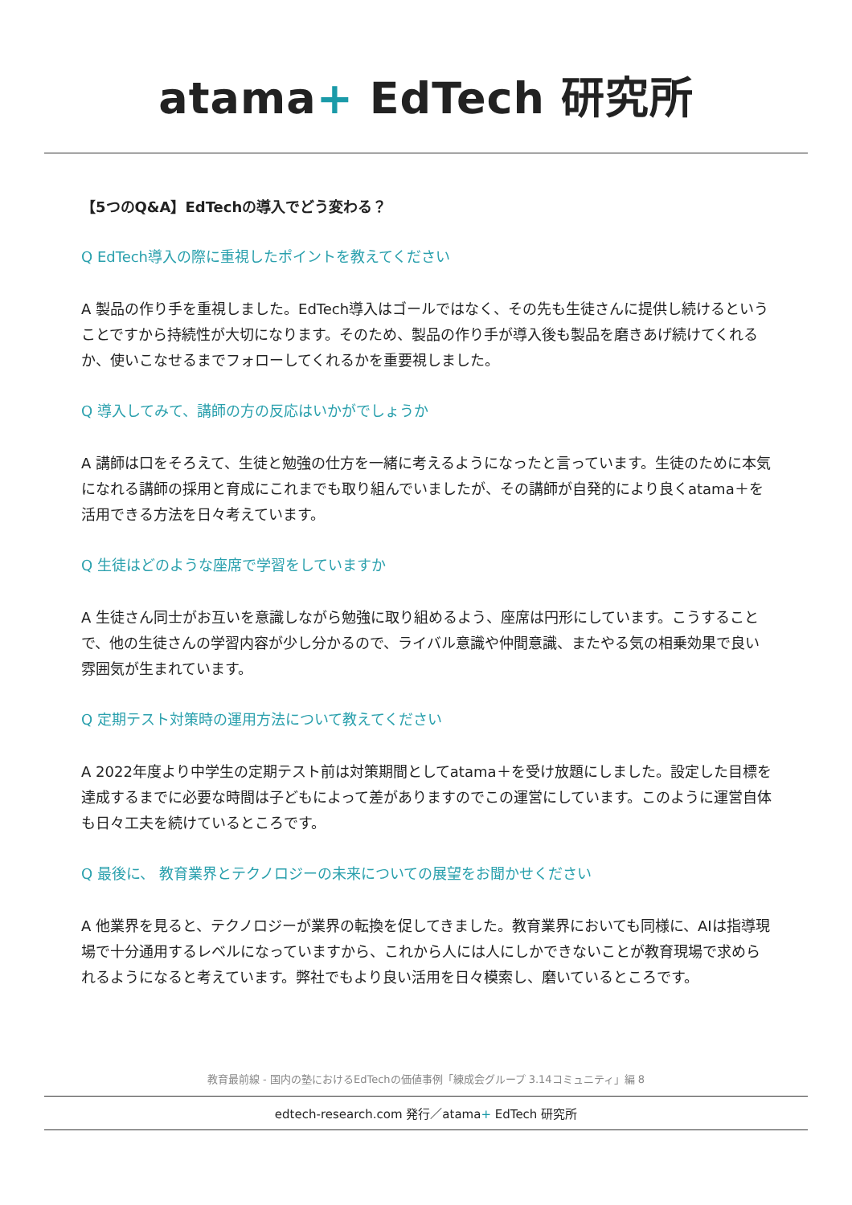atama+ EdTech 研究所
【5つのQ&A】EdTechの導入でどう変わる？
Q EdTech導入の際に重視したポイントを教えてください
A 製品の作り手を重視しました。EdTech導入はゴールではなく、その先も生徒さんに提供し続けるということですから持続性が大切になります。そのため、製品の作り手が導入後も製品を磨きあげ続けてくれるか、使いこなせるまでフォローしてくれるかを重要視しました。
Q 導入してみて、講師の方の反応はいかがでしょうか
A 講師は口をそろえて、生徒と勉強の仕方を一緒に考えるようになったと言っています。生徒のために本気になれる講師の採用と育成にこれまでも取り組んでいましたが、その講師が自発的により良くatama＋を活用できる方法を日々考えています。
Q 生徒はどのような座席で学習をしていますか
A 生徒さん同士がお互いを意識しながら勉強に取り組めるよう、座席は円形にしています。こうすることで、他の生徒さんの学習内容が少し分かるので、ライバル意識や仲間意識、またやる気の相乗効果で良い雰囲気が生まれています。
Q 定期テスト対策時の運用方法について教えてください
A 2022年度より中学生の定期テスト前は対策期間としてatama＋を受け放題にしました。設定した目標を達成するまでに必要な時間は子どもによって差がありますのでこの運営にしています。このように運営自体も日々工夫を続けているところです。
Q 最後に、 教育業界とテクノロジーの未来についての展望をお聞かせください
A 他業界を見ると、テクノロジーが業界の転換を促してきました。教育業界においても同様に、AIは指導現場で十分通用するレベルになっていますから、これから人には人にしかできないことが教育現場で求められるようになると考えています。弊社でもより良い活用を日々模索し、磨いているところです。
教育最前線 - 国内の塾におけるEdTechの価値事例「練成会グループ 3.14コミュニティ」編 8
edtech-research.com 発行／atama+ EdTech 研究所